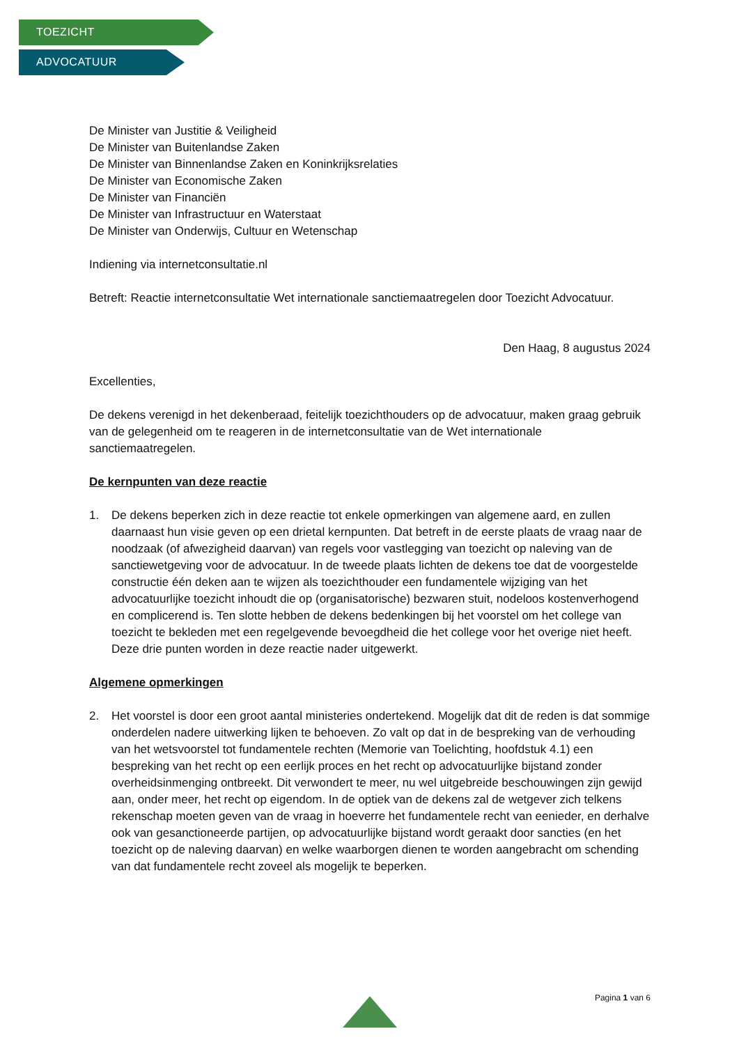TOEZICHT
ADVOCATUUR
De Minister van Justitie & Veiligheid
De Minister van Buitenlandse Zaken
De Minister van Binnenlandse Zaken en Koninkrijksrelaties
De Minister van Economische Zaken
De Minister van Financiën
De Minister van Infrastructuur en Waterstaat
De Minister van Onderwijs, Cultuur en Wetenschap
Indiening via internetconsultatie.nl
Betreft: Reactie internetconsultatie Wet internationale sanctiemaatregelen door Toezicht Advocatuur.
Den Haag, 8 augustus 2024
Excellenties,
De dekens verenigd in het dekenberaad, feitelijk toezichthouders op de advocatuur, maken graag gebruik van de gelegenheid om te reageren in de internetconsultatie van de Wet internationale sanctiemaatregelen.
De kernpunten van deze reactie
1. De dekens beperken zich in deze reactie tot enkele opmerkingen van algemene aard, en zullen daarnaast hun visie geven op een drietal kernpunten. Dat betreft in de eerste plaats de vraag naar de noodzaak (of afwezigheid daarvan) van regels voor vastlegging van toezicht op naleving van de sanctiewetgeving voor de advocatuur. In de tweede plaats lichten de dekens toe dat de voorgestelde constructie één deken aan te wijzen als toezichthouder een fundamentele wijziging van het advocatuurlijke toezicht inhoudt die op (organisatorische) bezwaren stuit, nodeloos kostenverhogend en complicerend is. Ten slotte hebben de dekens bedenkingen bij het voorstel om het college van toezicht te bekleden met een regelgevende bevoegdheid die het college voor het overige niet heeft. Deze drie punten worden in deze reactie nader uitgewerkt.
Algemene opmerkingen
2. Het voorstel is door een groot aantal ministeries ondertekend. Mogelijk dat dit de reden is dat sommige onderdelen nadere uitwerking lijken te behoeven. Zo valt op dat in de bespreking van de verhouding van het wetsvoorstel tot fundamentele rechten (Memorie van Toelichting, hoofdstuk 4.1) een bespreking van het recht op een eerlijk proces en het recht op advocatuurlijke bijstand zonder overheidsinmenging ontbreekt. Dit verwondert te meer, nu wel uitgebreide beschouwingen zijn gewijd aan, onder meer, het recht op eigendom. In de optiek van de dekens zal de wetgever zich telkens rekenschap moeten geven van de vraag in hoeverre het fundamentele recht van eenieder, en derhalve ook van gesanctioneerde partijen, op advocatuurlijke bijstand wordt geraakt door sancties (en het toezicht op de naleving daarvan) en welke waarborgen dienen te worden aangebracht om schending van dat fundamentele recht zoveel als mogelijk te beperken.
Pagina 1 van 6